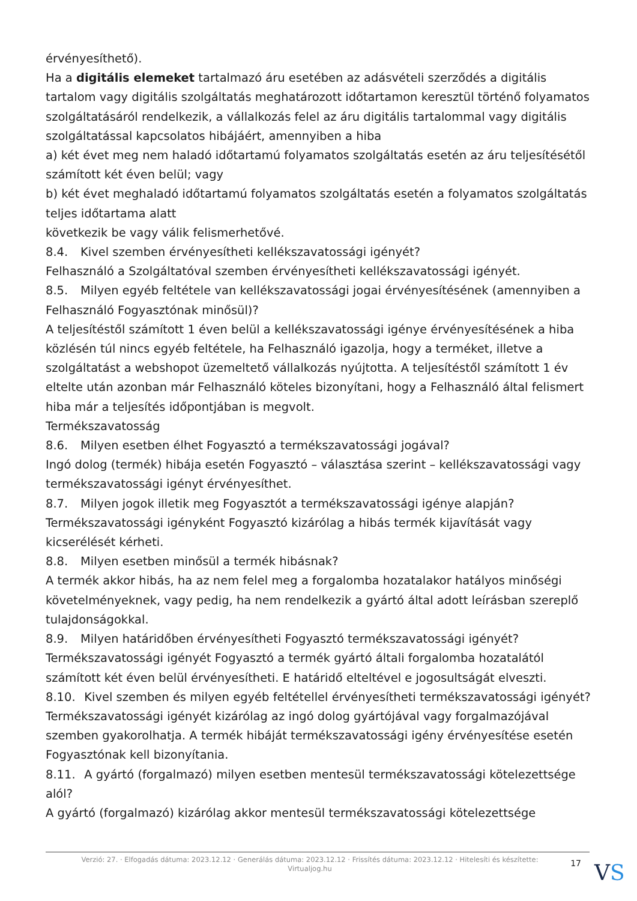érvényesíthető).
Ha a digitális elemeket tartalmazó áru esetében az adásvételi szerződés a digitális tartalom vagy digitális szolgáltatás meghatározott időtartamon keresztül történő folyamatos szolgáltatásáról rendelkezik, a vállalkozás felel az áru digitális tartalommal vagy digitális szolgáltatással kapcsolatos hibájáért, amennyiben a hiba
a) két évet meg nem haladó időtartamú folyamatos szolgáltatás esetén az áru teljesítésétől számított két éven belül; vagy
b) két évet meghaladó időtartamú folyamatos szolgáltatás esetén a folyamatos szolgáltatás teljes időtartama alatt
következik be vagy válik felismerhetővé.
8.4. Kivel szemben érvényesítheti kellékszavatossági igényét?
Felhasználó a Szolgáltatóval szemben érvényesítheti kellékszavatossági igényét.
8.5. Milyen egyéb feltétele van kellékszavatossági jogai érvényesítésének (amennyiben a Felhasználó Fogyasztónak minősül)?
A teljesítéstől számított 1 éven belül a kellékszavatossági igénye érvényesítésének a hiba közlésén túl nincs egyéb feltétele, ha Felhasználó igazolja, hogy a terméket, illetve a szolgáltatást a webshopot üzemeltető vállalkozás nyújtotta. A teljesítéstől számított 1 év eltelte után azonban már Felhasználó köteles bizonyítani, hogy a Felhasználó által felismert hiba már a teljesítés időpontjában is megvolt.
Termékszavatosság
8.6. Milyen esetben élhet Fogyasztó a termékszavatossági jogával?
Ingó dolog (termék) hibája esetén Fogyasztó – választása szerint – kellékszavatossági vagy termékszavatossági igényt érvényesíthet.
8.7. Milyen jogok illetik meg Fogyasztót a termékszavatossági igénye alapján?
Termékszavatossági igényként Fogyasztó kizárólag a hibás termék kijavítását vagy kicserélését kérheti.
8.8. Milyen esetben minősül a termék hibásnak?
A termék akkor hibás, ha az nem felel meg a forgalomba hozatalakor hatályos minőségi követelményeknek, vagy pedig, ha nem rendelkezik a gyártó által adott leírásban szereplő tulajdonságokkal.
8.9. Milyen határidőben érvényesítheti Fogyasztó termékszavatossági igényét?
Termékszavatossági igényét Fogyasztó a termék gyártó általi forgalomba hozatalától számított két éven belül érvényesítheti. E határidő elteltével e jogosultságát elveszti.
8.10. Kivel szemben és milyen egyéb feltétellel érvényesítheti termékszavatossági igényét?
Termékszavatossági igényét kizárólag az ingó dolog gyártójával vagy forgalmazójával szemben gyakorolhatja. A termék hibáját termékszavatossági igény érvényesítése esetén Fogyasztónak kell bizonyítania.
8.11. A gyártó (forgalmazó) milyen esetben mentesül termékszavatossági kötelezettsége alól?
A gyártó (forgalmazó) kizárólag akkor mentesül termékszavatossági kötelezettsége
Verzió: 27. · Elfogadás dátuma: 2023.12.12 · Generálás dátuma: 2023.12.12 · Frissítés dátuma: 2023.12.12 · Hitelesíti és készítette: Virtualjog.hu
17
VS